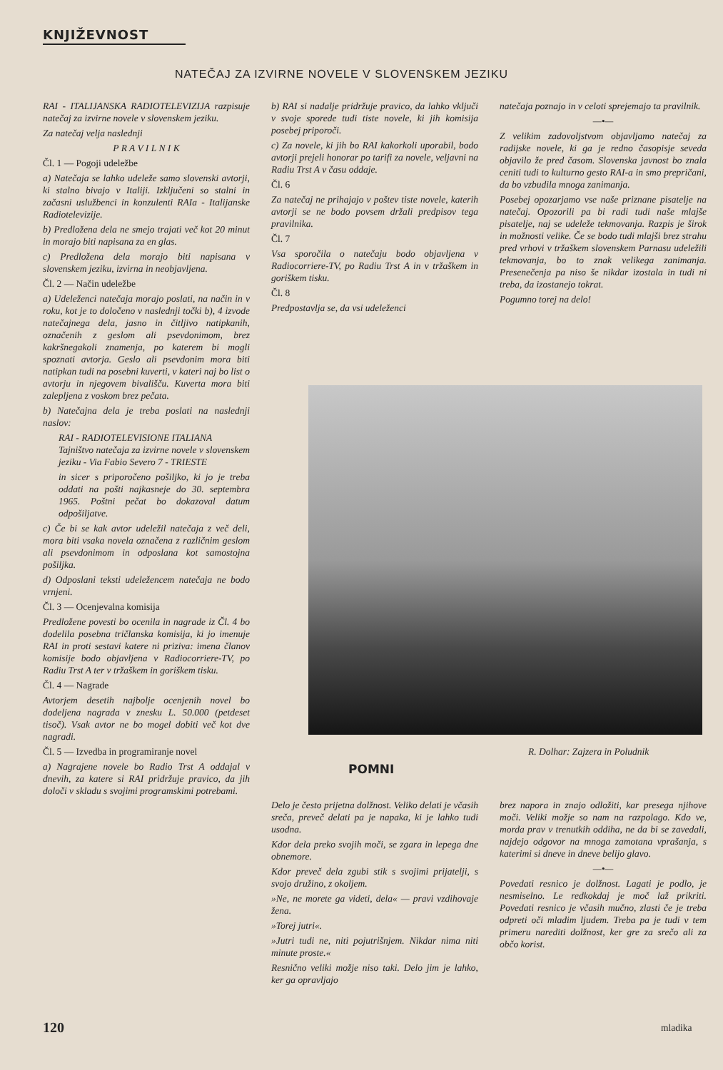KNJIŽEVNOST
NATEČAJ ZA IZVIRNE NOVELE V SLOVENSKEM JEZIKU
RAI - ITALIJANSKA RADIOTELEVIZIJA razpisuje natečaj za izvirne novele v slovenskem jeziku.
Za natečaj velja naslednji
P R A V I L N I K
Čl. 1 — Pogoji udeležbe
a) Natečaja se lahko udeleže samo slovenski avtorji, ki stalno bivajo v Italiji. Izključeni so stalni in začasni uslužbenci in konzulenti RAIa - Italijanske Radiotelevizije.
b) Predložena dela ne smejo trajati več kot 20 minut in morajo biti napisana za en glas.
c) Predložena dela morajo biti napisana v slovenskem jeziku, izvirna in neobjavljena.
Čl. 2 — Način udeležbe
a) Udeleženci natečaja morajo poslati, na način in v roku, kot je to določeno v naslednji točki b), 4 izvode natečajnega dela, jasno in čitljivo natipkanih, označenih z geslom ali psevdonimom, brez kakršnegakoli znamenja, po katerem bi mogli spoznati avtorja. Geslo ali psevdonim mora biti natipkan tudi na posebni kuverti, v kateri naj bo list o avtorju in njegovem bivališču. Kuverta mora biti zalepljena z voskom brez pečata.
b) Natečajna dela je treba poslati na naslednji naslov:
RAI - RADIOTELEVISIONE ITALIANA
Tajništvo natečaja za izvirne novele v slovenskem jeziku - Via Fabio Severo 7 - TRIESTE
in sicer s priporočeno pošiljko, ki jo je treba oddati na pošti najkasneje do 30. septembra 1965. Poštni pečat bo dokazoval datum odpošiljatve.
c) Če bi se kak avtor udeležil natečaja z več deli, mora biti vsaka novela označena z različnim geslom ali psevdonimom in odposlana kot samostojna pošiljka.
d) Odposlani teksti udeležencem natečaja ne bodo vrnjeni.
Čl. 3 — Ocenjevalna komisija
Predložene povesti bo ocenila in nagrade iz Čl. 4 bo dodelila posebna tričlanska komisija, ki jo imenuje RAI in proti sestavi katere ni priziva: imena članov komisije bodo objavljena v Radiocorriere-TV, po Radiu Trst A ter v tržaškem in goriškem tisku.
Čl. 4 — Nagrade
Avtorjem desetih najbolje ocenjenih novel bo dodeljena nagrada v znesku L. 50.000 (petdeset tisoč). Vsak avtor ne bo mogel dobiti več kot dve nagradi.
Čl. 5 — Izvedba in programiranje novel
a) Nagrajene novele bo Radio Trst A oddajal v dnevih, za katere si RAI pridržuje pravico, da jih določi v skladu s svojimi programskimi potrebami.
b) RAI si nadalje pridržuje pravico, da lahko vključi v svoje sporede tudi tiste novele, ki jih komisija posebej priporoči.
c) Za novele, ki jih bo RAI kakorkoli uporabil, bodo avtorji prejeli honorar po tarifi za novele, veljavni na Radiu Trst A v času oddaje.
Čl. 6
Za natečaj ne prihajajo v poštev tiste novele, katerih avtorji se ne bodo povsem držali predpisov tega pravilnika.
Čl. 7
Vsa sporočila o natečaju bodo objavljena v Radiocorriere-TV, po Radiu Trst A in v tržaškem in goriškem tisku.
Čl. 8
Predpostavlja se, da vsi udeleženci
natečaja poznajo in v celoti sprejemajo ta pravilnik.
—•—
Z velikim zadovoljstvom objavljamo natečaj za radijske novele, ki ga je redno časopisje seveda objavilo že pred časom. Slovenska javnost bo znala ceniti tudi to kulturno gesto RAI-a in smo prepričani, da bo vzbudila mnoga zanimanja.
Posebej opozarjamo vse naše priznane pisatelje na natečaj. Opozorili pa bi radi tudi naše mlajše pisatelje, naj se udeleže tekmovanja. Razpis je širok in možnosti velike. Če se bodo tudi mlajši brez strahu pred vrhovi v tržaškem slovenskem Parnasu udeležili tekmovanja, bo to znak velikega zanimanja. Presenečenja pa niso še nikdar izostala in tudi ni treba, da izostanejo tokrat.
Pogumno torej na delo!
R. Dolhar: Zajzera in Poludnik
POMNI
Delo je često prijetna dolžnost. Veliko delati je včasih sreča, preveč delati pa je napaka, ki je lahko tudi usodna.
Kdor dela preko svojih moči, se zgara in lepega dne obnemore.
Kdor preveč dela zgubi stik s svojimi prijatelji, s svojo družino, z okoljem.
»Ne, ne morete ga videti, dela« — pravi vzdihovaje žena.
»Torej jutri«.
»Jutri tudi ne, niti pojutrišnjem. Nikdar nima niti minute proste.«
Resnično veliki možje niso taki. Delo jim je lahko, ker ga opravljajo
brez napora in znajo odložiti, kar presega njihove moči. Veliki možje so nam na razpolago. Kdo ve, morda prav v trenutkih oddiha, ne da bi se zavedali, najdejo odgovor na mnoga zamotana vprašanja, s katerimi si dneve in dneve belijo glavo.
—•—
Povedati resnico je dolžnost. Lagati je podlo, je nesmiselno. Le redkokdaj je moč laž prikriti. Povedati resnico je včasih mučno, zlasti če je treba odpreti oči mladim ljudem. Treba pa je tudi v tem primeru narediti dolžnost, ker gre za srečo ali za občo korist.
120 mladika